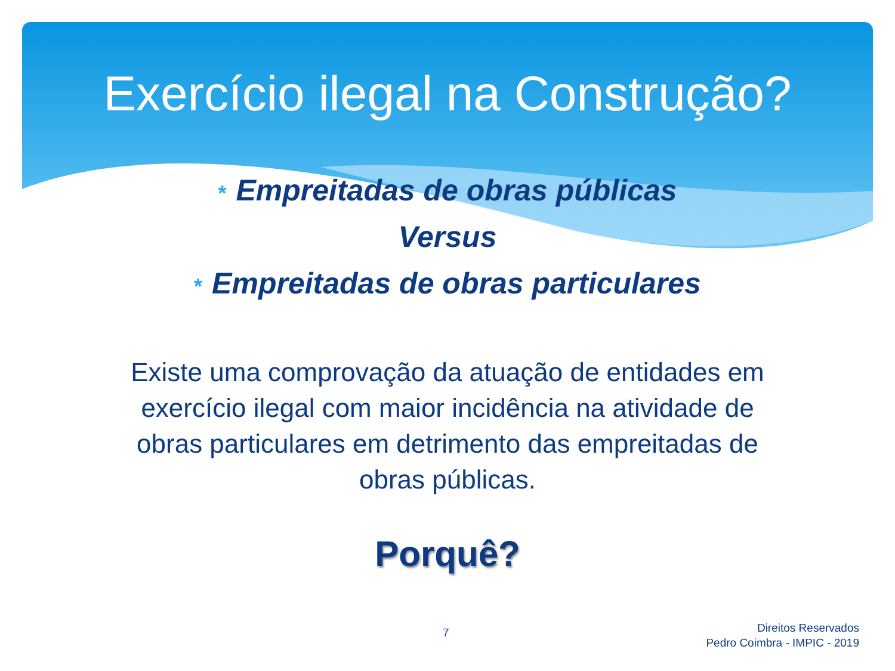Exercício ilegal na Construção?
* Empreitadas de obras públicas
Versus
* Empreitadas de obras particulares
Existe uma comprovação da atuação de entidades em exercício ilegal com maior incidência na atividade de obras particulares em detrimento das empreitadas de obras públicas.
Porquê?
7
Direitos Reservados
Pedro Coimbra - IMPIC - 2019